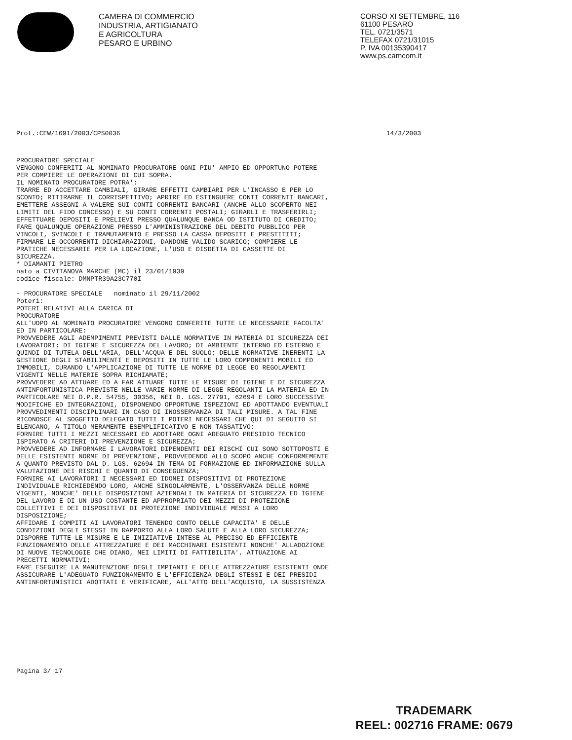CAMERA DI COMMERCIO
INDUSTRIA, ARTIGIANATO
E AGRICOLTURA
PESARO E URBINO
CORSO XI SETTEMBRE, 116
61100 PESARO
TEL. 0721/3571
TELEFAX 0721/31015
P. IVA 00135390417
www.ps.camcom.it
Prot.:CEW/1691/2003/CPS0036 14/3/2003
PROCURATORE SPECIALE
VENGONO CONFERITI AL NOMINATO PROCURATORE OGNI PIU' AMPIO ED OPPORTUNO POTERE
PER COMPIERE LE OPERAZIONI DI CUI SOPRA.
IL NOMINATO PROCURATORE POTRA':
TRARRE ED ACCETTARE CAMBIALI, GIRARE EFFETTI CAMBIARI PER L'INCASSO E PER LO
SCONTO; RITIRARNE IL CORRISPETTIVO; APRIRE ED ESTINGUERE CONTI CORRENTI BANCARI,
EMETTERE ASSEGNI A VALERE SUI CONTI CORRENTI BANCARI (ANCHE ALLO SCOPERTO NEI
LIMITI DEL FIDO CONCESSO) E SU CONTI CORRENTI POSTALI; GIRARLI E TRASFERIRLI;
EFFETTUARE DEPOSITI E PRELIEVI PRESSO QUALUNQUE BANCA OD ISTITUTO DI CREDITO;
FARE QUALUNQUE OPERAZIONE PRESSO L'AMMINISTRAZIONE DEL DEBITO PUBBLICO PER
VINCOLI, SVINCOLI E TRAMUTAMENTO E PRESSO LA CASSA DEPOSITI E PRESTITITI;
FIRMARE LE OCCORRENTI DICHIARAZIONI, DANDONE VALIDO SCARICO; COMPIERE LE
PRATICHE NECESSARIE PER LA LOCAZIONE, L'USO E DISDETTA DI CASSETTE DI
SICUREZZA.
* DIAMANTI PIETRO
nato a CIVITANOVA MARCHE (MC) il 23/01/1939
codice fiscale: DMNPTR39A23C770I

- PROCURATORE SPECIALE   nominato il 29/11/2002
Poteri:
POTERI RELATIVI ALLA CARICA DI
PROCURATORE
ALL'UOPO AL NOMINATO PROCURATORE VENGONO CONFERITE TUTTE LE NECESSARIE FACOLTA'
ED IN PARTICOLARE:
PROVVEDERE AGLI ADEMPIMENTI PREVISTI DALLE NORMATIVE IN MATERIA DI SICUREZZA DEI
LAVORATORI; DI IGIENE E SICUREZZA DEL LAVORO; DI AMBIENTE INTERNO ED ESTERNO E
QUINDI DI TUTELA DELL'ARIA, DELL'ACQUA E DEL SUOLO; DELLE NORMATIVE INERENTI LA
GESTIONE DEGLI STABILIMENTI E DEPOSITI IN TUTTE LE LORO COMPONENTI MOBILI ED
IMMOBILI, CURANDO L'APPLICAZIONE DI TUTTE LE NORME DI LEGGE EO REGOLAMENTI
VIGENTI NELLE MATERIE SOPRA RICHIAMATE;
PROVVEDERE AD ATTUARE ED A FAR ATTUARE TUTTE LE MISURE DI IGIENE E DI SICUREZZA
ANTINFORTUNISTICA PREVISTE NELLE VARIE NORME DI LEGGE REGOLANTI LA MATERIA ED IN
PARTICOLARE NEI D.P.R. 54755, 30356, NEI D. LGS. 27791, 62694 E LORO SUCCESSIVE
MODIFICHE ED INTEGRAZIONI, DISPONENDO OPPORTUNE ISPEZIONI ED ADOTTANDO EVENTUALI
PROVVEDIMENTI DISCIPLINARI IN CASO DI INOSSERVANZA DI TALI MISURE. A TAL FINE
RICONOSCE AL SOGGETTO DELEGATO TUTTI I POTERI NECESSARI CHE QUI DI SEGUITO SI
ELENCANO, A TITOLO MERAMENTE ESEMPLIFICATIVO E NON TASSATIVO:
FORNIRE TUTTI I MEZZI NECESSARI ED ADOTTARE OGNI ADEGUATO PRESIDIO TECNICO
ISPIRATO A CRITERI DI PREVENZIONE E SICUREZZA;
PROVVEDERE AD INFORMARE I LAVORATORI DIPENDENTI DEI RISCHI CUI SONO SOTTOPOSTI E
DELLE ESISTENTI NORME DI PREVENZIONE, PROVVEDENDO ALLO SCOPO ANCHE CONFORMEMENTE
A QUANTO PREVISTO DAL D. LGS. 62694 IN TEMA DI FORMAZIONE ED INFORMAZIONE SULLA
VALUTAZIONE DEI RISCHI E QUANTO DI CONSEGUENZA;
FORNIRE AI LAVORATORI I NECESSARI ED IDONEI DISPOSITIVI DI PROTEZIONE
INDIVIDUALE RICHIEDENDO LORO, ANCHE SINGOLARMENTE, L'OSSERVANZA DELLE NORME
VIGENTI, NONCHE' DELLE DISPOSIZIONI AZIENDALI IN MATERIA DI SICUREZZA ED IGIENE
DEL LAVORO E DI UN USO COSTANTE ED APPROPRIATO DEI MEZZI DI PROTEZIONE
COLLETTIVI E DEI DISPOSITIVI DI PROTEZIONE INDIVIDUALE MESSI A LORO
DISPOSIZIONE;
AFFIDARE I COMPITI AI LAVORATORI TENENDO CONTO DELLE CAPACITA' E DELLE
CONDIZIONI DEGLI STESSI IN RAPPORTO ALLA LORO SALUTE E ALLA LORO SICUREZZA;
DISPORRE TUTTE LE MISURE E LE INIZIATIVE INTESE AL PRECISO ED EFFICIENTE
FUNZIONAMENTO DELLE ATTREZZATURE E DEI MACCHINARI ESISTENTI NONCHE' ALLADOZIONE
DI NUOVE TECNOLOGIE CHE DIANO, NEI LIMITI DI FATTIBILITA', ATTUAZIONE AI
PRECETTI NORMATIVI;
FARE ESEGUIRE LA MANUTENZIONE DEGLI IMPIANTI E DELLE ATTREZZATURE ESISTENTI ONDE
ASSICURARE L'ADEGUATO FUNZIONAMENTO E L'EFFICIENZA DEGLI STESSI E DEI PRESIDI
ANTINFORTUNISTICI ADOTTATI E VERIFICARE, ALL'ATTO DELL'ACQUISTO, LA SUSSISTENZA
Pagina 3/ 17
TRADEMARK
REEL: 002716 FRAME: 0679